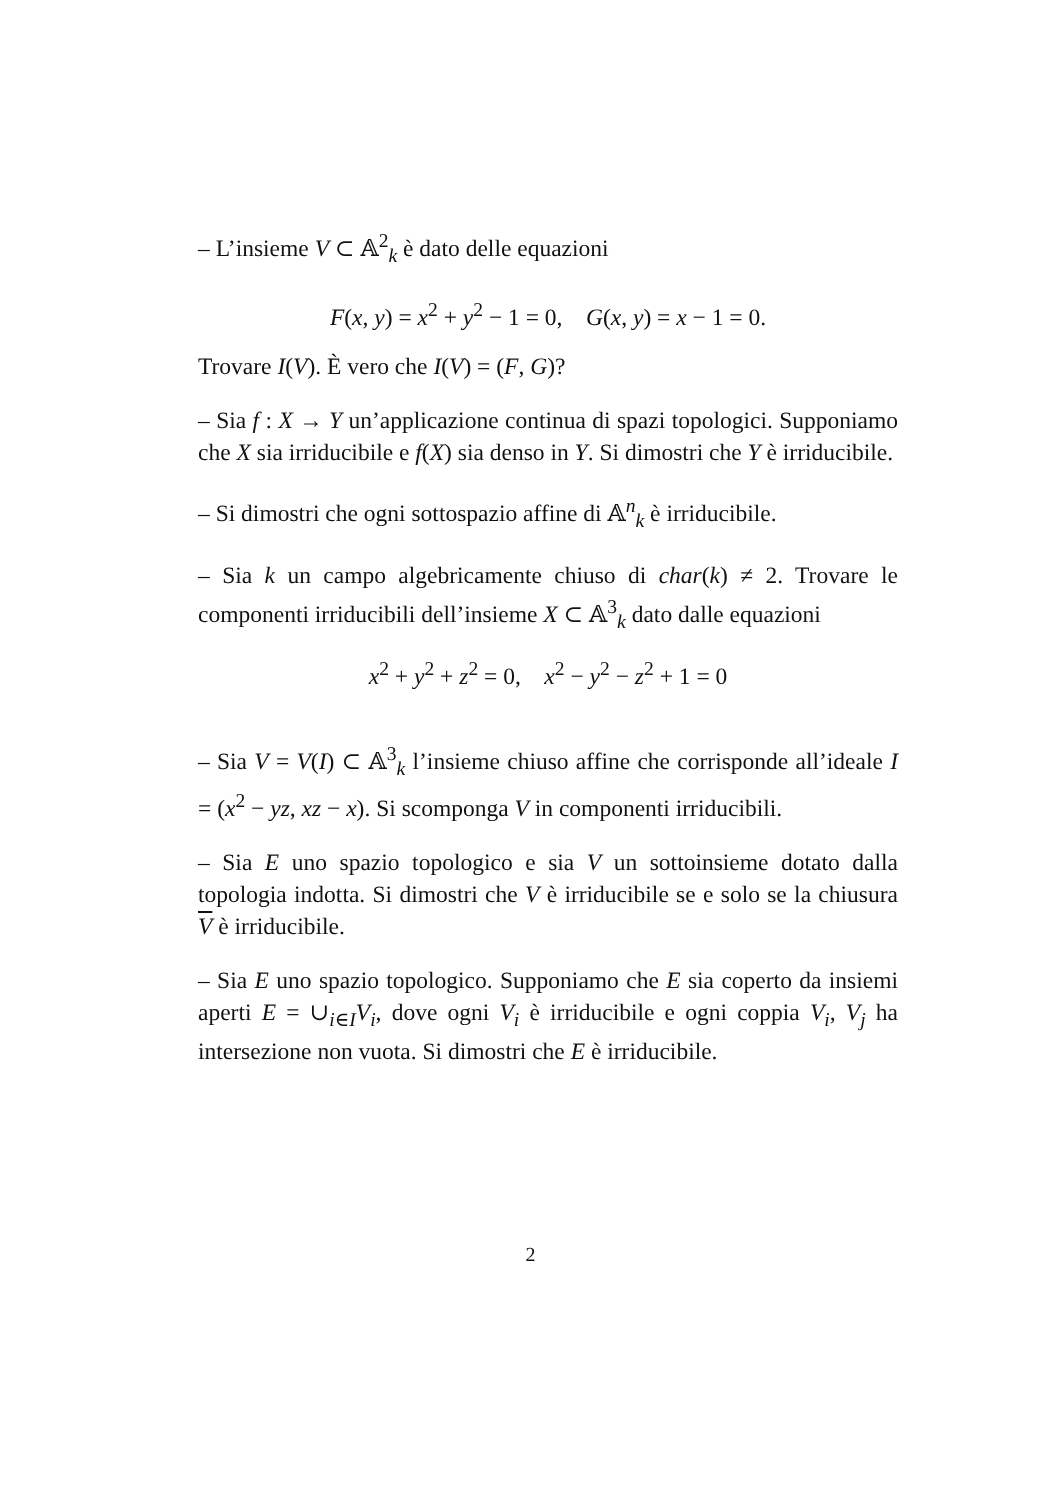– L’insieme V ⊂ 𝔸<sup>2</sup><sub>k</sub> è dato delle equazioni
F(x, y) = x<sup>2</sup> + y<sup>2</sup> − 1 = 0, G(x, y) = x − 1 = 0.
Trovare I(V). È vero che I(V) = (F, G)?
– Sia f : X → Y un’applicazione continua di spazi topologici. Supponiamo che X sia irriducibile e f(X) sia denso in Y. Si dimostri che Y è irriducibile.
– Si dimostri che ogni sottospazio affine di 𝔸<sup>n</sup><sub>k</sub> è irriducibile.
– Sia k un campo algebricamente chiuso di char(k) ≠ 2. Trovare le componenti irriducibili dell’insieme X ⊂ 𝔸<sup>3</sup><sub>k</sub> dato dalle equazioni
x<sup>2</sup> + y<sup>2</sup> + z<sup>2</sup> = 0, x<sup>2</sup> − y<sup>2</sup> − z<sup>2</sup> + 1 = 0
– Sia V = V(I) ⊂ 𝔸<sup>3</sup><sub>k</sub> l’insieme chiuso affine che corrisponde all’ideale I = (x<sup>2</sup> − yz, xz − x). Si scomponga V in componenti irriducibili.
– Sia E uno spazio topologico e sia V un sottoinsieme dotato dalla topologia indotta. Si dimostri che V è irriducibile se e solo se la chiusura V è irriducibile.
– Sia E uno spazio topologico. Supponiamo che E sia coperto da insiemi aperti E = ∪<sub>i∈I</sub>V<sub>i</sub>, dove ogni V<sub>i</sub> è irriducibile e ogni coppia V<sub>i</sub>, V<sub>j</sub> ha intersezione non vuota. Si dimostri che E è irriducibile.
2